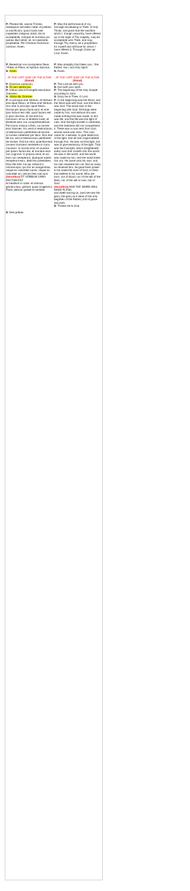| P: Pláceat tibi, sancta Trínitas, obséquium servitútis meæ: et præsta; ut sacrifícium, quod óculis tuæ majestátis indígnus obtúli, tibi sit acceptábile, mihíque et ómnibus pro quibus illud obtúli, sit, te miseránte, propitiábile. Per Christum Dóminum nostrum. Amen. | P: May the performance of my homage be pleasing to Thee, O holy Trinity: and grant that the sacrifice which I, though unworthy, have offered up in the sight of Thy majesty, may be acceptable unto Thee, and may, through Thy mercy, be a propitiation for myself and all those for whom I have offered it. Through Christ our Lord. Amen. |
| P: Benedícat vos omnípotens Deus, † Pater, et Fílius, et Spíritus Sanctus. S: Amen. | P: May almighty God bless you, † the Father, Son, and Holy Spirit. S: Amen. |
| AT THE LEFT SIDE OF THE ALTAR (Stand) | AT THE LEFT SIDE OF THE ALTAR (Stand) |
| P: Dóminus vobíscum. S: Et cum spíritu tuo. P: Inítium sancti Evangélii secúndum Joánnem. S: Glória tibi, Dómine. P: In princípio erat Verbum, et Verbum erat apud Deum, et Deus erat Verbum. Hoc erat in princípio apud Deum. Ómnia per ipsum facta sunt: et sine ipso factum est nihil, quod factum est: in ipso vita erat, et vita erat lux hóminum: et lux in ténebris lucet, et ténebræ eam non comprehendérunt. Fuit homo missus a Deo, cui nomen erat Joánnes. Hic venit in testimónium, ut testimónium perhibéret de lúmine, ut omnes créderent per illum. Non erat ille lux, sed ut testimónium perhibéret de lúmine. Erat lux vera, quæ illúminat omnem hóminem veniéntem in hunc mundum. In mundo erat, et mundus per ipsum factus est, et mundus eum non cognóvit. In própria venit, et sui eum non recepérunt. Quotquot autem recepérunt eum, dedit eis potestátem fílios Dei fíeri, his qui credunt in nómine ejus: qui non ex sanguínibus, neque ex voluntáte carnis, neque ex voluntáte viri, sed ex Deo nati sunt. (Genuflect) ET VERBUM CARO FACTUM EST et habitávit in nobis: et vídimus glóriam ejus, glóriam quasi Unigéniti a Patre, plenum grátiæ et veritátis. | P: The Lord be with you. S: And with your spirit. P: The beginning of the holy Gospel according to John. S: Glory be to Thee, O Lord. P: In the beginning was the Word, and the Word was with God, and the Word was God. The same was in the beginning with God. All things were made by him: and without him was made nothing that was made. In him was life, and the life was the light of men. And the light shineth in darkness, and the darkness did not comprehend it. There was a man sent from God, whose name was John. This man came for a witness, to give testimony of the light, that all men might believe through him. He was not that light, but was to give testimony of the light. That was the true light, which enlighteneth every man that cometh into this world. He was in the world, and the world was made by him, and the world knew him not. He came unto his own, and his own received him not. But as many as received him, he gave them power to be made the sons of God, to them that believe in his name. Who are born, not of blood, nor of the will of the flesh, nor of the will of man, but of God. (Genuflect) AND THE WORD WAS MADE FLESH, and dwelt among us, (and we saw His glory, the glory as it were of the only begotten of the Father,) full of grace and truth. |
| S: Deo grátias. | S: Thanks be to God. |